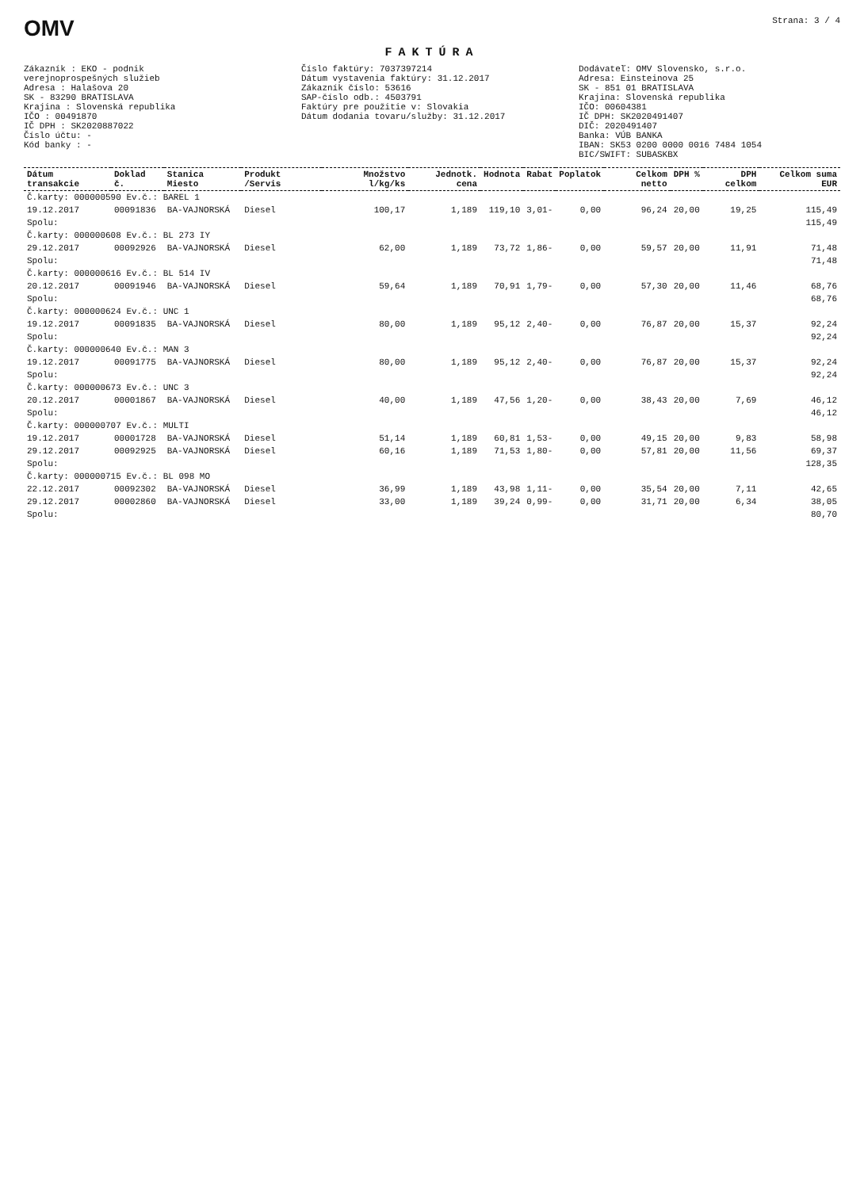OMV Strana: 3 / 4
FAKTÚRA
Zákazník : EKO - podnik verejnoprospešných služieb Adresa : Halašova 20 SK - 83290 BRATISLAVA Krajina : Slovenská republika IČO : 00491870 IČ DPH : SK2020887022 Číslo účtu: - Kód banky : -
Číslo faktúry: 7037397214 Dátum vystavenia faktúry: 31.12.2017 Zákazník číslo: 53616 SAP-číslo odb.: 4503791 Faktúry pre použitie v: Slovakia Dátum dodania tovaru/služby: 31.12.2017
Dodávateľ: OMV Slovensko, s.r.o. Adresa: Einsteinova 25 SK - 851 01 BRATISLAVA Krajina: Slovenská republika IČO: 00604381 IČ DPH: SK2020491407 DIČ: 2020491407 Banka: VÚB BANKA IBAN: SK53 0200 0000 0016 7484 1054 BIC/SWIFT: SUBASKBX
| Dátum transakcie | Doklad č. | Stanica Miesto | Produkt /Servis | Množstvo l/kg/ks | Jednotk. cena | Hodnota | Rabat | Poplatok | Celkom netto | DPH % | DPH celkom | Celkom suma EUR |
| --- | --- | --- | --- | --- | --- | --- | --- | --- | --- | --- | --- | --- |
| Č.karty: 000000590 Ev.č.: BAREL 1 | | | | | | | | | | | | |
| 19.12.2017 | 00091836 | BA-VAJNORSKÁ | Diesel | 100,17 | 1,189 | 119,10 | 3,01- | 0,00 | 96,24 | 20,00 | 19,25 | 115,49 |
| Spolu: | | | | | | | | | | | | 115,49 |
| Č.karty: 000000608 Ev.č.: BL 273 IY | | | | | | | | | | | | |
| 29.12.2017 | 00092926 | BA-VAJNORSKÁ | Diesel | 62,00 | 1,189 | 73,72 | 1,86- | 0,00 | 59,57 | 20,00 | 11,91 | 71,48 |
| Spolu: | | | | | | | | | | | | 71,48 |
| Č.karty: 000000616 Ev.č.: BL 514 IV | | | | | | | | | | | | |
| 20.12.2017 | 00091946 | BA-VAJNORSKÁ | Diesel | 59,64 | 1,189 | 70,91 | 1,79- | 0,00 | 57,30 | 20,00 | 11,46 | 68,76 |
| Spolu: | | | | | | | | | | | | 68,76 |
| Č.karty: 000000624 Ev.č.: UNC 1 | | | | | | | | | | | | |
| 19.12.2017 | 00091835 | BA-VAJNORSKÁ | Diesel | 80,00 | 1,189 | 95,12 | 2,40- | 0,00 | 76,87 | 20,00 | 15,37 | 92,24 |
| Spolu: | | | | | | | | | | | | 92,24 |
| Č.karty: 000000640 Ev.č.: MAN 3 | | | | | | | | | | | | |
| 19.12.2017 | 00091775 | BA-VAJNORSKÁ | Diesel | 80,00 | 1,189 | 95,12 | 2,40- | 0,00 | 76,87 | 20,00 | 15,37 | 92,24 |
| Spolu: | | | | | | | | | | | | 92,24 |
| Č.karty: 000000673 Ev.č.: UNC 3 | | | | | | | | | | | | |
| 20.12.2017 | 00001867 | BA-VAJNORSKÁ | Diesel | 40,00 | 1,189 | 47,56 | 1,20- | 0,00 | 38,43 | 20,00 | 7,69 | 46,12 |
| Spolu: | | | | | | | | | | | | 46,12 |
| Č.karty: 000000707 Ev.č.: MULTI | | | | | | | | | | | | |
| 19.12.2017 | 00001728 | BA-VAJNORSKÁ | Diesel | 51,14 | 1,189 | 60,81 | 1,53- | 0,00 | 49,15 | 20,00 | 9,83 | 58,98 |
| 29.12.2017 | 00092925 | BA-VAJNORSKÁ | Diesel | 60,16 | 1,189 | 71,53 | 1,80- | 0,00 | 57,81 | 20,00 | 11,56 | 69,37 |
| Spolu: | | | | | | | | | | | | 128,35 |
| Č.karty: 000000715 Ev.č.: BL 098 MO | | | | | | | | | | | | |
| 22.12.2017 | 00092302 | BA-VAJNORSKÁ | Diesel | 36,99 | 1,189 | 43,98 | 1,11- | 0,00 | 35,54 | 20,00 | 7,11 | 42,65 |
| 29.12.2017 | 00002860 | BA-VAJNORSKÁ | Diesel | 33,00 | 1,189 | 39,24 | 0,99- | 0,00 | 31,71 | 20,00 | 6,34 | 38,05 |
| Spolu: | | | | | | | | | | | | 80,70 |